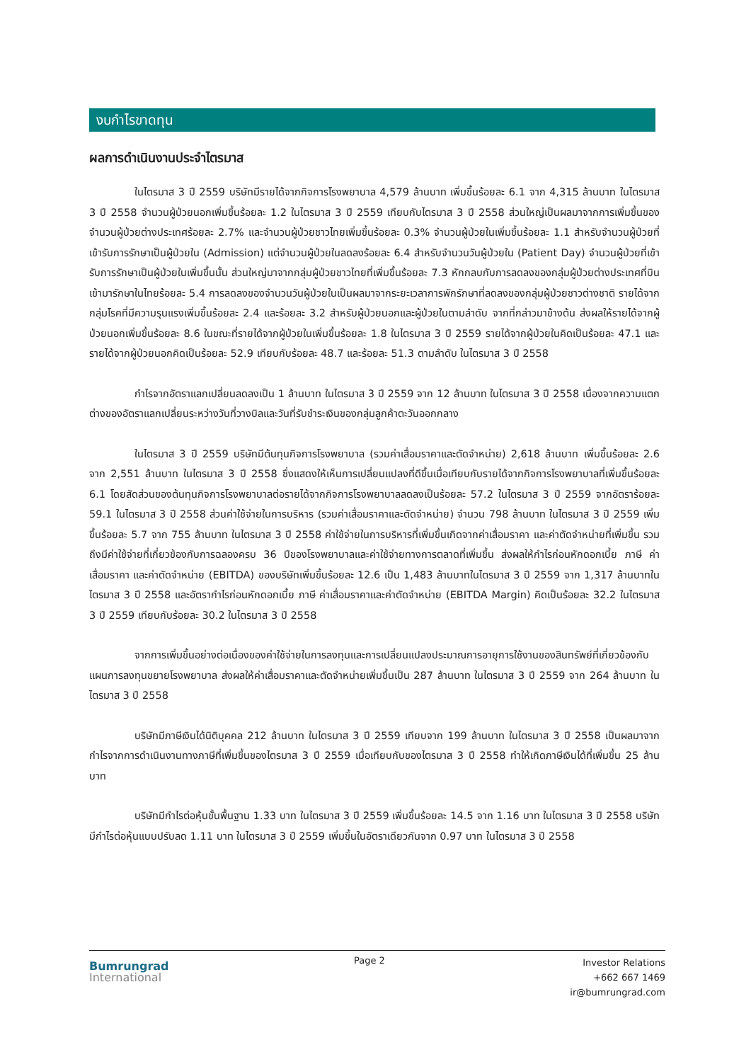งบกำไรขาดทุน
ผลการดำเนินงานประจำไตรมาส
ในไตรมาส 3 ปี 2559 บริษัทมีรายได้จากกิจการโรงพยาบาล 4,579 ล้านบาท เพิ่มขึ้นร้อยละ 6.1 จาก 4,315 ล้านบาท ในไตรมาส 3 ปี 2558 จำนวนผู้ป่วยนอกเพิ่มขึ้นร้อยละ 1.2 ในไตรมาส 3 ปี 2559 เทียบกับไตรมาส 3 ปี 2558 ส่วนใหญ่เป็นผลมาจากการเพิ่มขึ้นของจำนวนผู้ป่วยต่างประเทศร้อยละ 2.7% และจำนวนผู้ป่วยชาวไทยเพิ่มขึ้นร้อยละ 0.3% จำนวนผู้ป่วยในเพิ่มขึ้นร้อยละ 1.1 สำหรับจำนวนผู้ป่วยที่เข้ารับการรักษาเป็นผู้ป่วยใน (Admission) แต่จำนวนผู้ป่วยในลดลงร้อยละ 6.4 สำหรับจำนวนวันผู้ป่วยใน (Patient Day) จำนวนผู้ป่วยที่เข้ารับการรักษาเป็นผู้ป่วยในเพิ่มขึ้นนั้น ส่วนใหญ่มาจากกลุ่มผู้ป่วยชาวไทยที่เพิ่มขึ้นร้อยละ 7.3 หักกลบกับการลดลงของกลุ่มผู้ป่วยต่างประเทศที่บินเข้ามารักษาในไทยร้อยละ 5.4 การลดลงของจำนวนวันผู้ป่วยในเป็นผลมาจากระยะเวลาการพักรักษาที่ลดลงของกลุ่มผู้ป่วยชาวต่างชาติ รายได้จากกลุ่มโรคที่มีความรุนแรงเพิ่มขึ้นร้อยละ 2.4 และร้อยละ 3.2 สำหรับผู้ป่วยนอกและผู้ป่วยในตามลำดับ จากที่กล่าวมาข้างต้น ส่งผลให้รายได้จากผู้ป่วยนอกเพิ่มขึ้นร้อยละ 8.6 ในขณะที่รายได้จากผู้ป่วยในเพิ่มขึ้นร้อยละ 1.8 ในไตรมาส 3 ปี 2559 รายได้จากผู้ป่วยในคิดเป็นร้อยละ 47.1 และรายได้จากผู้ป่วยนอกคิดเป็นร้อยละ 52.9 เทียบกับร้อยละ 48.7 และร้อยละ 51.3 ตามลำดับ ในไตรมาส 3 ปี 2558
กำไรจากอัตราแลกเปลี่ยนลดลงเป็น 1 ล้านบาท ในไตรมาส 3 ปี 2559 จาก 12 ล้านบาท ในไตรมาส 3 ปี 2558 เนื่องจากความแตกต่างของอัตราแลกเปลี่ยนระหว่างวันที่วางบิลและวันที่รับชำระเงินของกลุ่มลูกค้าตะวันออกกลาง
ในไตรมาส 3 ปี 2559 บริษัทมีต้นทุนกิจการโรงพยาบาล (รวมค่าเสื่อมราคาและตัดจำหน่าย) 2,618 ล้านบาท เพิ่มขึ้นร้อยละ 2.6 จาก 2,551 ล้านบาท ในไตรมาส 3 ปี 2558 ซึ่งแสดงให้เห็นการเปลี่ยนแปลงที่ดีขึ้นเมื่อเทียบกับรายได้จากกิจการโรงพยาบาลที่เพิ่มขึ้นร้อยละ 6.1 โดยสัดส่วนของต้นทุนกิจการโรงพยาบาลต่อรายได้จากกิจการโรงพยาบาลลดลงเป็นร้อยละ 57.2 ในไตรมาส 3 ปี 2559 จากอัตราร้อยละ 59.1 ในไตรมาส 3 ปี 2558 ส่วนค่าใช้จ่ายในการบริหาร (รวมค่าเสื่อมราคาและตัดจำหน่าย) จำนวน 798 ล้านบาท ในไตรมาส 3 ปี 2559 เพิ่มขึ้นร้อยละ 5.7 จาก 755 ล้านบาท ในไตรมาส 3 ปี 2558 ค่าใช้จ่ายในการบริหารที่เพิ่มขึ้นเกิดจากค่าเสื่อมราคา และค่าตัดจำหน่ายที่เพิ่มขึ้น รวมถึงมีค่าใช้จ่ายที่เกี่ยวข้องกับการฉลองครบ 36 ปีของโรงพยาบาลและค่าใช้จ่ายทางการตลาดที่เพิ่มขึ้น ส่งผลให้กำไรก่อนหักดอกเบี้ย ภาษี ค่าเสื่อมราคา และค่าตัดจำหน่าย (EBITDA) ของบริษัทเพิ่มขึ้นร้อยละ 12.6 เป็น 1,483 ล้านบาทในไตรมาส 3 ปี 2559 จาก 1,317 ล้านบาทในไตรมาส 3 ปี 2558 และอัตรากำไรก่อนหักดอกเบี้ย ภาษี ค่าเสื่อมราคาและค่าตัดจำหน่าย (EBITDA Margin) คิดเป็นร้อยละ 32.2 ในไตรมาส 3 ปี 2559 เทียบกับร้อยละ 30.2 ในไตรมาส 3 ปี 2558
จากการเพิ่มขึ้นอย่างต่อเนื่องของค่าใช้จ่ายในการลงทุนและการเปลี่ยนแปลงประมาณการอายุการใช้งานของสินทรัพย์ที่เกี่ยวข้องกับแผนการลงทุนขยายโรงพยาบาล ส่งผลให้ค่าเสื่อมราคาและตัดจำหน่ายเพิ่มขึ้นเป็น 287 ล้านบาท ในไตรมาส 3 ปี 2559 จาก 264 ล้านบาท ในไตรมาส 3 ปี 2558
บริษัทมีภาษีเงินได้นิติบุคคล 212 ล้านบาท ในไตรมาส 3 ปี 2559 เทียบจาก 199 ล้านบาท ในไตรมาส 3 ปี 2558 เป็นผลมาจากกำไรจากการดำเนินงานทางภาษีที่เพิ่มขึ้นของไตรมาส 3 ปี 2559 เมื่อเทียบกับของไตรมาส 3 ปี 2558 ทำให้เกิดภาษีเงินได้ที่เพิ่มขึ้น 25 ล้านบาท
บริษัทมีกำไรต่อหุ้นขั้นพื้นฐาน 1.33 บาท ในไตรมาส 3 ปี 2559 เพิ่มขึ้นร้อยละ 14.5 จาก 1.16 บาท ในไตรมาส 3 ปี 2558 บริษัทมีกำไรต่อหุ้นแบบปรับลด 1.11 บาท ในไตรมาส 3 ปี 2559 เพิ่มขึ้นในอัตราเดียวกันจาก 0.97 บาท ในไตรมาส 3 ปี 2558
Bumrungrad
International
Page 2
Investor Relations
+662 667 1469
ir@bumrungrad.com